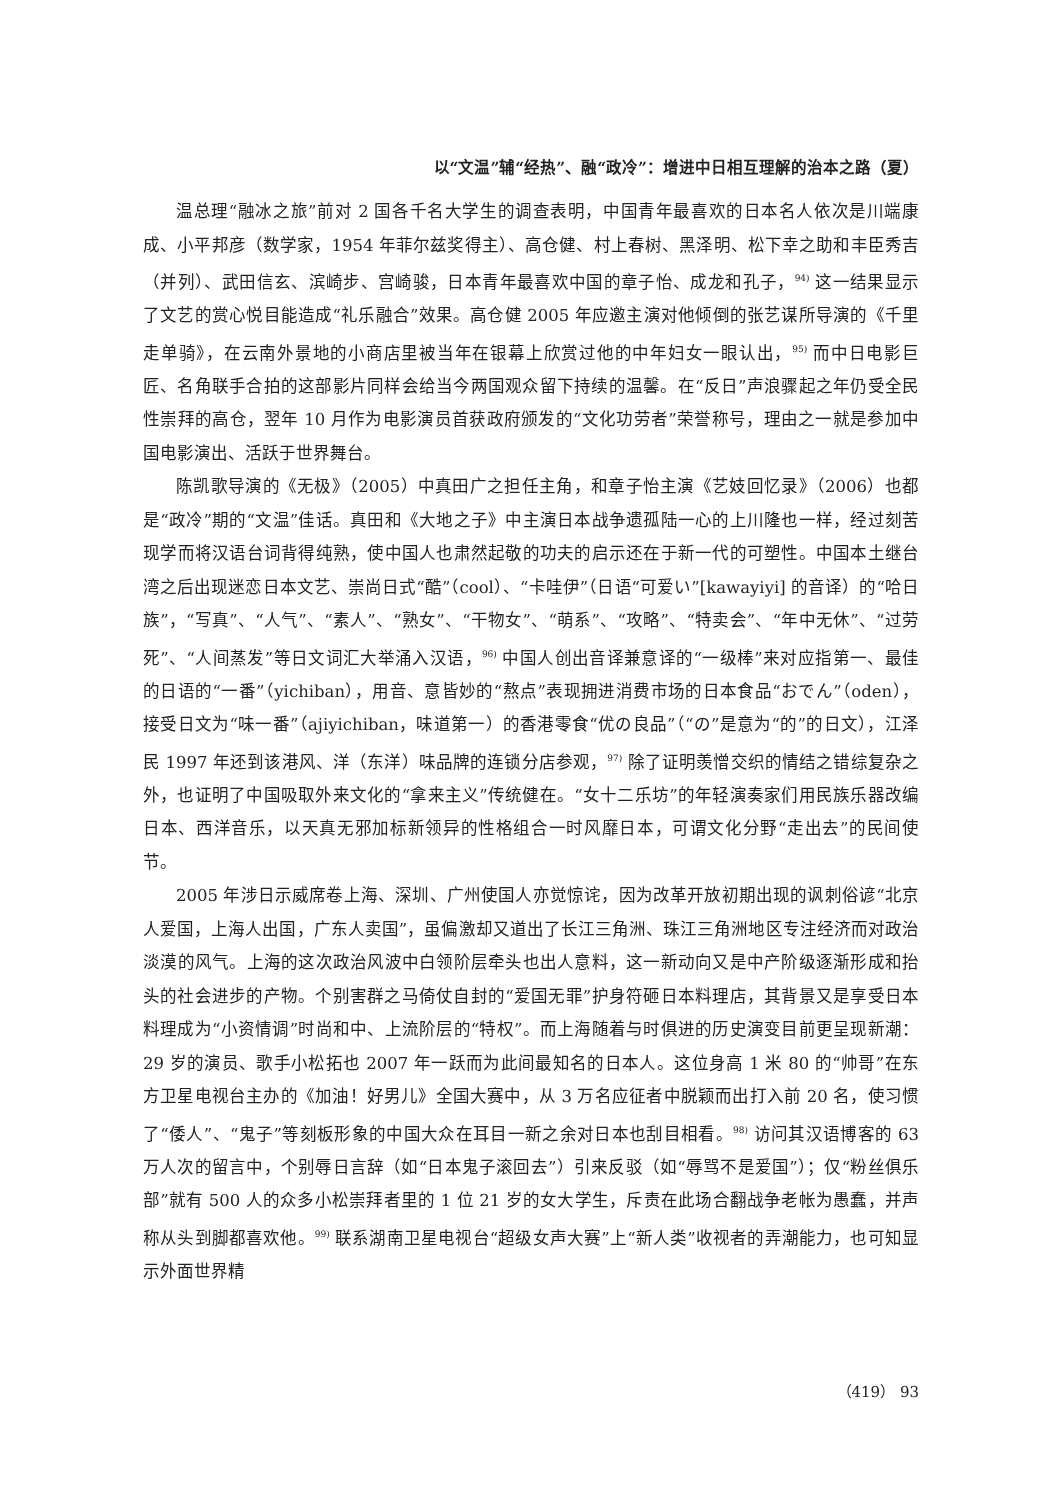以“文温”辅“经热”、融“政冷”：增进中日相互理解的治本之路（夏）
温总理“融冰之旅”前对 2 国各千名大学生的调查表明，中国青年最喜欢的日本名人依次是川端康成、小平邦彦（数学家，1954 年菲尔兹奖得主）、高仓健、村上春树、黑泽明、松下幸之助和丰臣秀吉（并列）、武田信玄、滨崎步、宫崎骏，日本青年最喜欢中国的章子怡、成龙和孔子，<sup>94)</sup> 这一结果显示了文艺的赏心悦目能造成“礼乐融合”效果。高仓健 2005 年应邀主演对他倾倒的张艺谋所导演的《千里走单骑》，在云南外景地的小商店里被当年在银幕上欣赏过他的中年妇女一眼认出，<sup>95)</sup> 而中日电影巨匠、名角联手合拍的这部影片同样会给当今两国观众留下持续的温馨。在“反日”声浪骤起之年仍受全民性崇拜的高仓，翌年 10 月作为电影演员首获政府颁发的“文化功劳者”荣誉称号，理由之一就是参加中国电影演出、活跃于世界舞台。
陈凯歌导演的《无极》（2005）中真田广之担任主角，和章子怡主演《艺妓回忆录》（2006）也都是“政冷”期的“文温”佳话。真田和《大地之子》中主演日本战争遗孤陆一心的上川隆也一样，经过刻苦现学而将汉语台词背得纯熟，使中国人也肃然起敬的功夫的启示还在于新一代的可塑性。中国本土继台湾之后出现迷恋日本文艺、崇尚日式“酷”（cool）、“卡哇伊”（日语“可爱い”[kawayiyi] 的音译）的“哈日族”，“写真”、“人气”、“素人”、“熟女”、“干物女”、“萌系”、“攻略”、“特卖会”、“年中无休”、“过劳死”、“人间蒸发”等日文词汇大举涌入汉语，<sup>96)</sup> 中国人创出音译兼意译的“一级棒”来对应指第一、最佳的日语的“一番”（yichiban），用音、意皆妙的“熬点”表现拥进消费市场的日本食品“おでん”（oden），接受日文为“味一番”（ajiyichiban，味道第一）的香港零食“优の良品”（“の”是意为“的”的日文），江泽民 1997 年还到该港风、洋（东洋）味品牌的连锁分店参观，<sup>97)</sup> 除了证明羡憎交织的情结之错综复杂之外，也证明了中国吸取外来文化的“拿来主义”传统健在。“女十二乐坊”的年轻演奏家们用民族乐器改编日本、西洋音乐，以天真无邪加标新领异的性格组合一时风靡日本，可谓文化分野“走出去”的民间使节。
2005 年涉日示威席卷上海、深圳、广州使国人亦觉惊诧，因为改革开放初期出现的讽刺俗谚“北京人爱国，上海人出国，广东人卖国”，虽偏激却又道出了长江三角洲、珠江三角洲地区专注经济而对政治淡漠的风气。上海的这次政治风波中白领阶层牵头也出人意料，这一新动向又是中产阶级逐渐形成和抬头的社会进步的产物。个别害群之马倚仗自封的“爱国无罪”护身符砸日本料理店，其背景又是享受日本料理成为“小资情调”时尚和中、上流阶层的“特权”。而上海随着与时俱进的历史演变目前更呈现新潮：29 岁的演员、歌手小松拓也 2007 年一跃而为此间最知名的日本人。这位身高 1 米 80 的“帅哥”在东方卫星电视台主办的《加油！好男儿》全国大赛中，从 3 万名应征者中脱颖而出打入前 20 名，使习惯了“倭人”、“鬼子”等刻板形象的中国大众在耳目一新之余对日本也刮目相看。<sup>98)</sup> 访问其汉语博客的 63 万人次的留言中，个别辱日言辞（如“日本鬼子滚回去”）引来反驳（如“辱骂不是爱国”）；仅“粉丝俱乐部”就有 500 人的众多小松崇拜者里的 1 位 21 岁的女大学生，斥责在此场合翻战争老帐为愚蠢，并声称从头到脚都喜欢他。<sup>99)</sup> 联系湖南卫星电视台“超级女声大赛”上“新人类”收视者的弄潮能力，也可知显示外面世界精
（419） 93